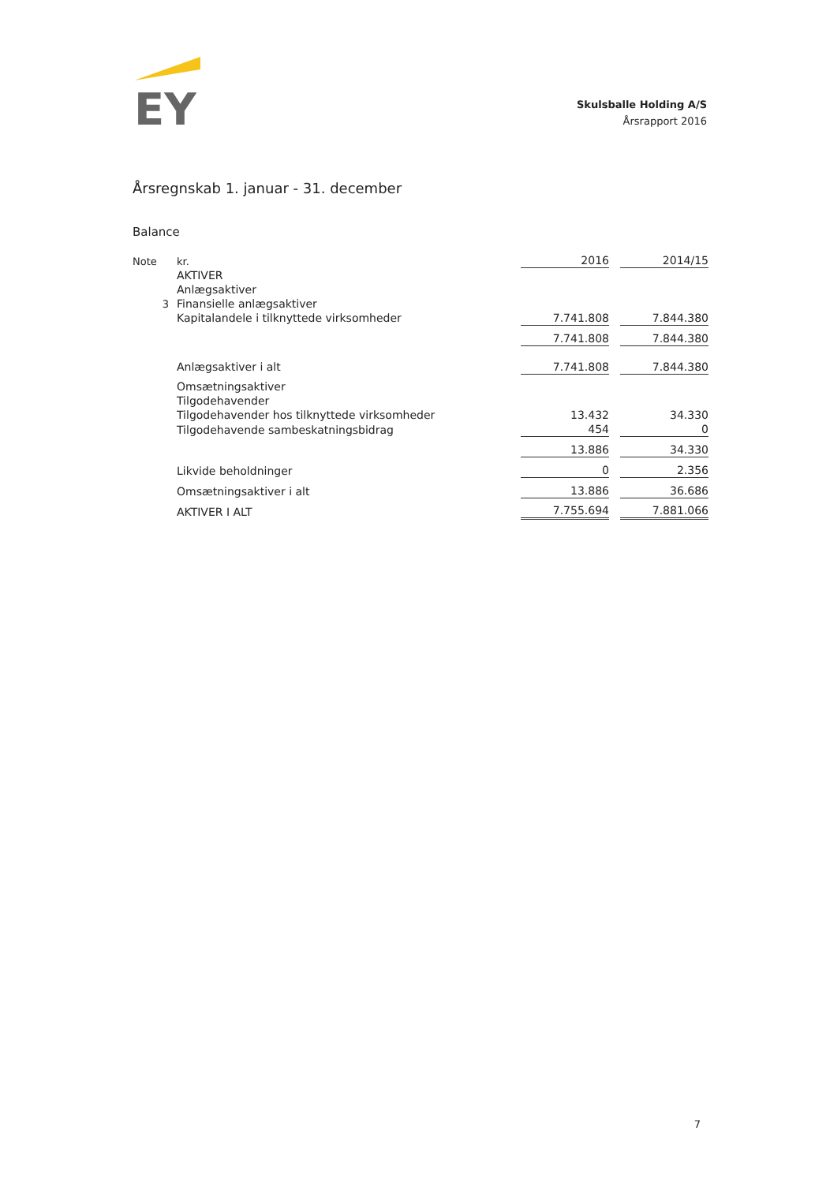EY
Skulsballe Holding A/S
Årsrapport 2016
Årsregnskab 1. januar - 31. december
Balance
| Note | kr. | 2016 | | 2014/15 |
| | AKTIVER | | | |
| | Anlægsaktiver | | | |
| 3 | Finansielle anlægsaktiver | | | |
| | Kapitalandele i tilknyttede virksomheder | 7.741.808 | | 7.844.380 |
| | | 7.741.808 | | 7.844.380 |
| | Anlægsaktiver i alt | 7.741.808 | | 7.844.380 |
| | Omsætningsaktiver | | | |
| | Tilgodehavender | | | |
| | Tilgodehavender hos tilknyttede virksomheder | 13.432 | | 34.330 |
| | Tilgodehavende sambeskatningsbidrag | 454 | | 0 |
| | | 13.886 | | 34.330 |
| | Likvide beholdninger | 0 | | 2.356 |
| | Omsætningsaktiver i alt | 13.886 | | 36.686 |
| | AKTIVER I ALT | 7.755.694 | | 7.881.066 |
7